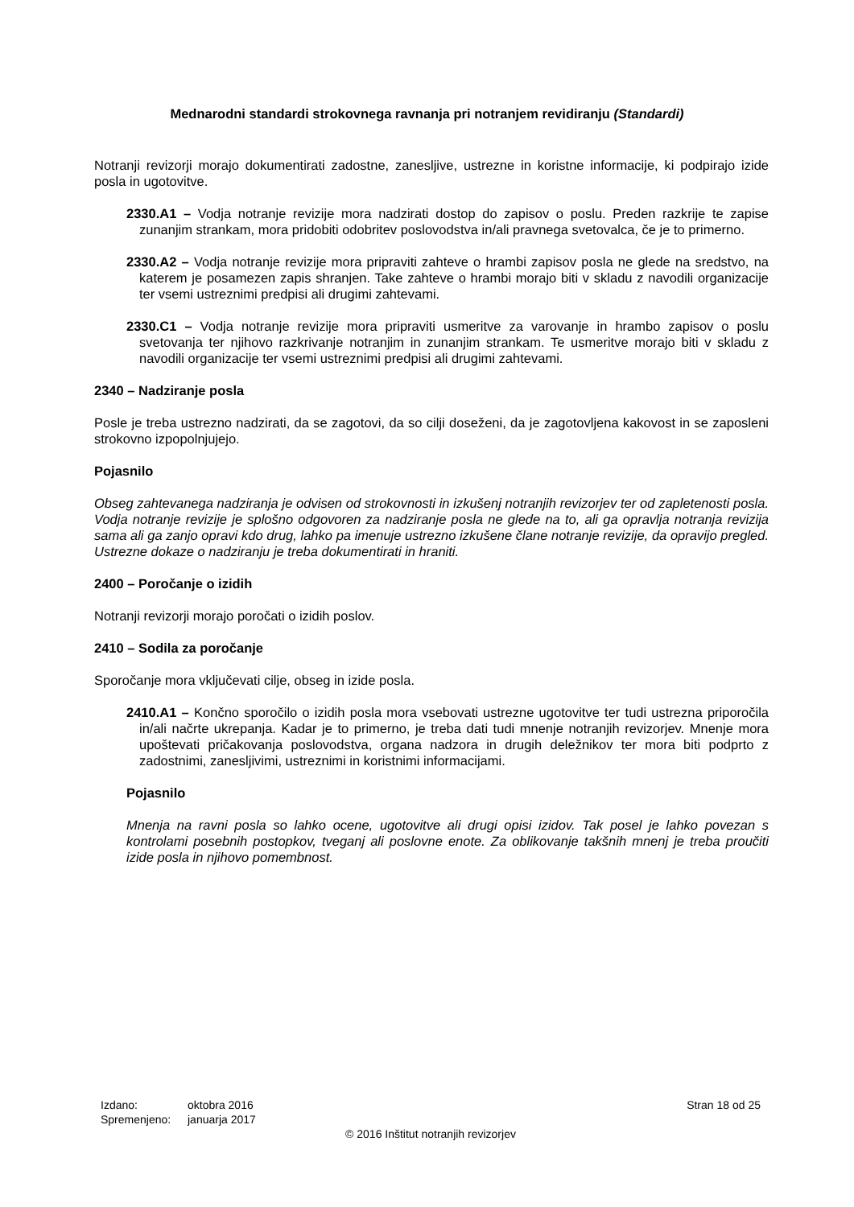Mednarodni standardi strokovnega ravnanja pri notranjem revidiranju (Standardi)
Notranji revizorji morajo dokumentirati zadostne, zanesljive, ustrezne in koristne informacije, ki podpirajo izide posla in ugotovitve.
2330.A1 – Vodja notranje revizije mora nadzirati dostop do zapisov o poslu. Preden razkrije te zapise zunanjim strankam, mora pridobiti odobritev poslovodstva in/ali pravnega svetovalca, če je to primerno.
2330.A2 – Vodja notranje revizije mora pripraviti zahteve o hrambi zapisov posla ne glede na sredstvo, na katerem je posamezen zapis shranjen. Take zahteve o hrambi morajo biti v skladu z navodili organizacije ter vsemi ustreznimi predpisi ali drugimi zahtevami.
2330.C1 – Vodja notranje revizije mora pripraviti usmeritve za varovanje in hrambo zapisov o poslu svetovanja ter njihovo razkrivanje notranjim in zunanjim strankam. Te usmeritve morajo biti v skladu z navodili organizacije ter vsemi ustreznimi predpisi ali drugimi zahtevami.
2340 – Nadziranje posla
Posle je treba ustrezno nadzirati, da se zagotovi, da so cilji doseženi, da je zagotovljena kakovost in se zaposleni strokovno izpopolnjujejo.
Pojasnilo
Obseg zahtevanega nadziranja je odvisen od strokovnosti in izkušenj notranjih revizorjev ter od zapletenosti posla. Vodja notranje revizije je splošno odgovoren za nadziranje posla ne glede na to, ali ga opravlja notranja revizija sama ali ga zanjo opravi kdo drug, lahko pa imenuje ustrezno izkušene člane notranje revizije, da opravijo pregled. Ustrezne dokaze o nadziranju je treba dokumentirati in hraniti.
2400 – Poročanje o izidih
Notranji revizorji morajo poročati o izidih poslov.
2410 – Sodila za poročanje
Sporočanje mora vključevati cilje, obseg in izide posla.
2410.A1 – Končno sporočilo o izidih posla mora vsebovati ustrezne ugotovitve ter tudi ustrezna priporočila in/ali načrte ukrepanja. Kadar je to primerno, je treba dati tudi mnenje notranjih revizorjev. Mnenje mora upoštevati pričakovanja poslovodstva, organa nadzora in drugih deležnikov ter mora biti podprto z zadostnimi, zanesljivimi, ustreznimi in koristnimi informacijami.
Pojasnilo
Mnenja na ravni posla so lahko ocene, ugotovitve ali drugi opisi izidov. Tak posel je lahko povezan s kontrolami posebnih postopkov, tveganj ali poslovne enote. Za oblikovanje takšnih mnenj je treba proučiti izide posla in njihovo pomembnost.
Izdano: oktobra 2016
Spremenjeno: januarja 2017
Stran 18 od 25
© 2016 Inštitut notranjih revizorjev